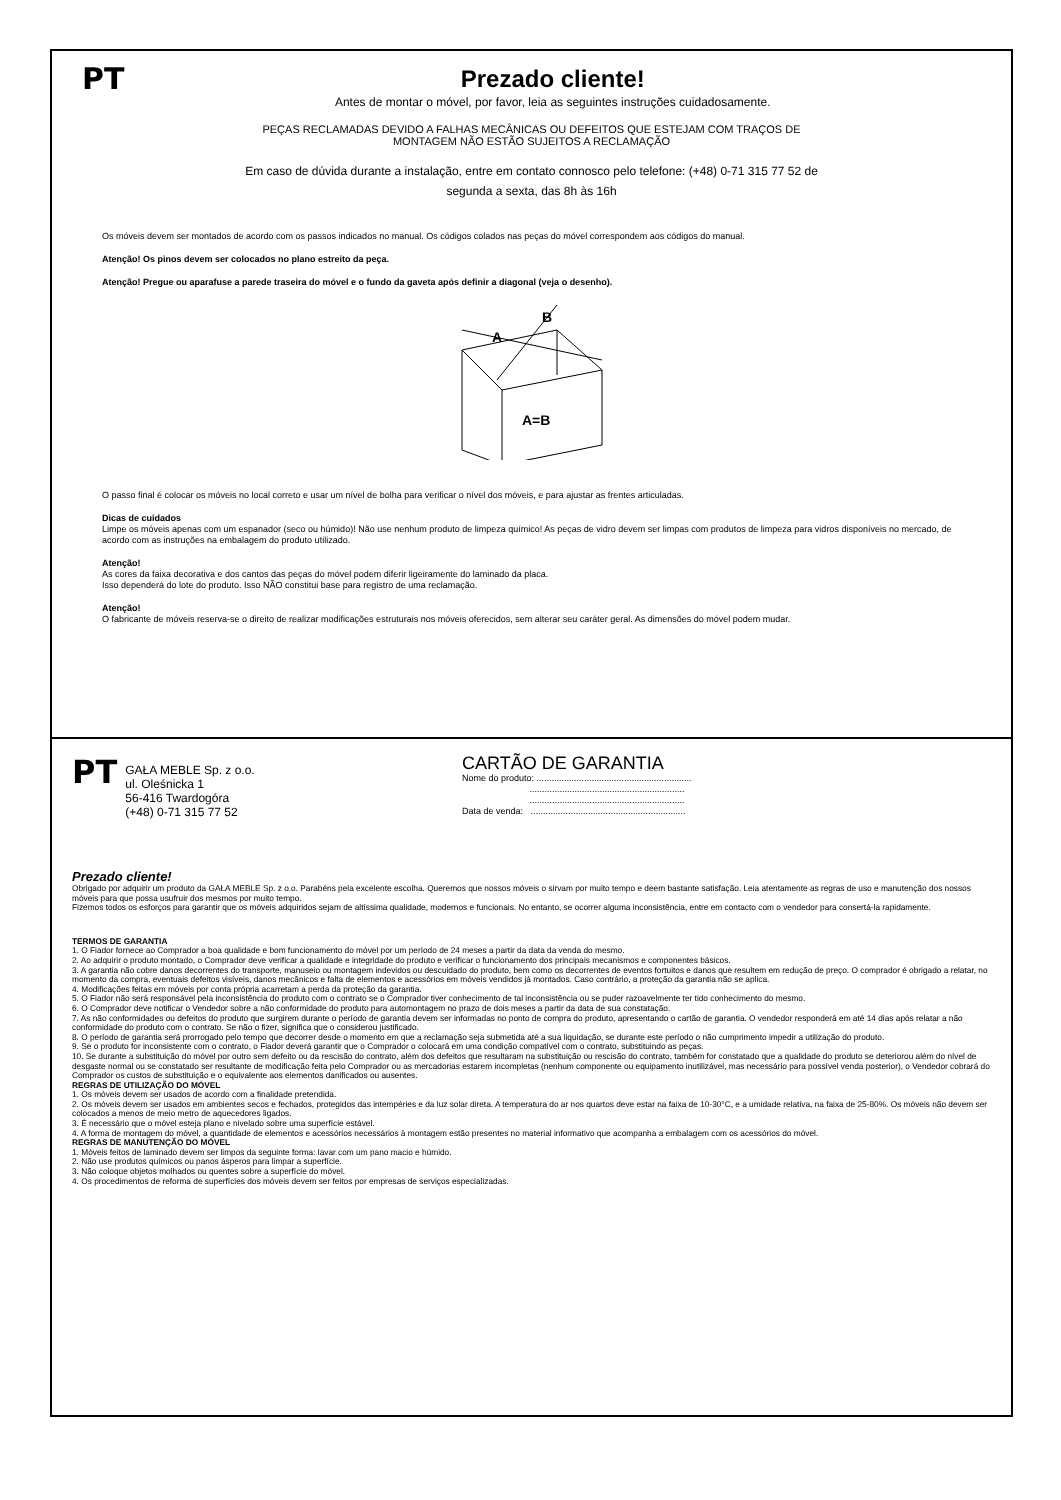PT
Prezado cliente!
Antes de montar o móvel, por favor, leia as seguintes instruções cuidadosamente.
PEÇAS RECLAMADAS DEVIDO A FALHAS MECÂNICAS OU DEFEITOS QUE ESTEJAM COM TRAÇOS DE
MONTAGEM NÃO ESTÃO SUJEITOS A RECLAMAÇÃO
Em caso de dúvida durante a instalação, entre em contato connosco pelo telefone: (+48) 0-71 315 77 52 de
segunda a sexta, das 8h às 16h
Os móveis devem ser montados de acordo com os passos indicados no manual. Os códigos colados nas peças do móvel correspondem aos códigos do manual.
Atenção! Os pinos devem ser colocados no plano estreito da peça.
Atenção! Pregue ou aparafuse a parede traseira do móvel e o fundo da gaveta após definir a diagonal (veja o desenho).
A
B
A=B
O passo final é colocar os móveis no local correto e usar um nível de bolha para verificar o nível dos móveis, e para ajustar as frentes articuladas.
Dicas de cuidados
Limpe os móveis apenas com um espanador (seco ou húmido)! Não use nenhum produto de limpeza químico! As peças de vidro devem ser limpas com produtos de limpeza para vidros disponíveis no mercado, de acordo com as instruções na embalagem do produto utilizado.
Atenção!
As cores da faixa decorativa e dos cantos das peças do móvel podem diferir ligeiramente do laminado da placa.
Isso dependerá do lote do produto. Isso NÃO constitui base para registro de uma reclamação.
Atenção!
O fabricante de móveis reserva-se o direito de realizar modificações estruturais nos móveis oferecidos, sem alterar seu caráter geral. As dimensões do móvel podem mudar.
PT
GAŁA MEBLE Sp. z o.o.
ul. Oleśnicka 1
56-416 Twardogóra
(+48) 0-71 315 77 52
CARTÃO DE GARANTIA
Nome do produto: ..............................................................
..............................................................
..............................................................
Data de venda: ..............................................................
Prezado cliente!
Obrigado por adquirir um produto da GAŁA MEBLE Sp. z o.o. Parabéns pela excelente escolha. Queremos que nossos móveis o sirvam por muito tempo e deem bastante satisfação. Leia atentamente as regras de uso e manutenção dos nossos móveis para que possa usufruir dos mesmos por muito tempo.
Fizemos todos os esforços para garantir que os móveis adquiridos sejam de altíssima qualidade, modernos e funcionais. No entanto, se ocorrer alguma inconsistência, entre em contacto com o vendedor para consertá-la rapidamente.
TERMOS DE GARANTIA
1. O Fiador fornece ao Comprador a boa qualidade e bom funcionamento do móvel por um período de 24 meses a partir da data da venda do mesmo.
2. Ao adquirir o produto montado, o Comprador deve verificar a qualidade e integridade do produto e verificar o funcionamento dos principais mecanismos e componentes básicos.
3. A garantia não cobre danos decorrentes do transporte, manuseio ou montagem indevidos ou descuidado do produto, bem como os decorrentes de eventos fortuitos e danos que resultem em redução de preço. O comprador é obrigado a relatar, no momento da compra, eventuais defeitos visíveis, danos mecânicos e falta de elementos e acessórios em móveis vendidos já montados. Caso contrário, a proteção da garantia não se aplica.
4. Modificações feitas em móveis por conta própria acarretam a perda da proteção da garantia.
5. O Fiador não será responsável pela inconsistência do produto com o contrato se o Comprador tiver conhecimento de tal inconsistência ou se puder razoavelmente ter tido conhecimento do mesmo.
6. O Comprador deve notificar o Vendedor sobre a não conformidade do produto para automontagem no prazo de dois meses a partir da data de sua constatação.
7. As não conformidades ou defeitos do produto que surgirem durante o período de garantia devem ser informadas no ponto de compra do produto, apresentando o cartão de garantia. O vendedor responderá em até 14 dias após relatar a não conformidade do produto com o contrato. Se não o fizer, significa que o considerou justificado.
8. O período de garantia será prorrogado pelo tempo que decorrer desde o momento em que a reclamação seja submetida até a sua liquidação, se durante este período o não cumprimento impedir a utilização do produto.
9. Se o produto for inconsistente com o contrato, o Fiador deverá garantir que o Comprador o colocará em uma condição compatível com o contrato, substituindo as peças.
10. Se durante a substituição do móvel por outro sem defeito ou da rescisão do contrato, além dos defeitos que resultaram na substituição ou rescisão do contrato, também for constatado que a qualidade do produto se deteriorou além do nível de desgaste normal ou se constatado ser resultante de modificação feita pelo Comprador ou as mercadorias estarem incompletas (nenhum componente ou equipamento inutilizável, mas necessário para possível venda posterior), o Vendedor cobrará do Comprador os custos de substituição e o equivalente aos elementos danificados ou ausentes.
REGRAS DE UTILIZAÇÃO DO MÓVEL
1. Os móveis devem ser usados de acordo com a finalidade pretendida.
2. Os móveis devem ser usados em ambientes secos e fechados, protegidos das intempéries e da luz solar direta. A temperatura do ar nos quartos deve estar na faixa de 10-30°C, e a umidade relativa, na faixa de 25-80%. Os móveis não devem ser colocados a menos de meio metro de aquecedores ligados.
3. É necessário que o móvel esteja plano e nivelado sobre uma superfície estável.
4. A forma de montagem do móvel, a quantidade de elementos e acessórios necessários à montagem estão presentes no material informativo que acompanha a embalagem com os acessórios do móvel.
REGRAS DE MANUTENÇÃO DO MÓVEL
1. Móveis feitos de laminado devem ser limpos da seguinte forma: lavar com um pano macio e húmido.
2. Não use produtos químicos ou panos ásperos para limpar a superfície.
3. Não coloque objetos molhados ou quentes sobre a superfície do móvel.
4. Os procedimentos de reforma de superfícies dos móveis devem ser feitos por empresas de serviços especializadas.